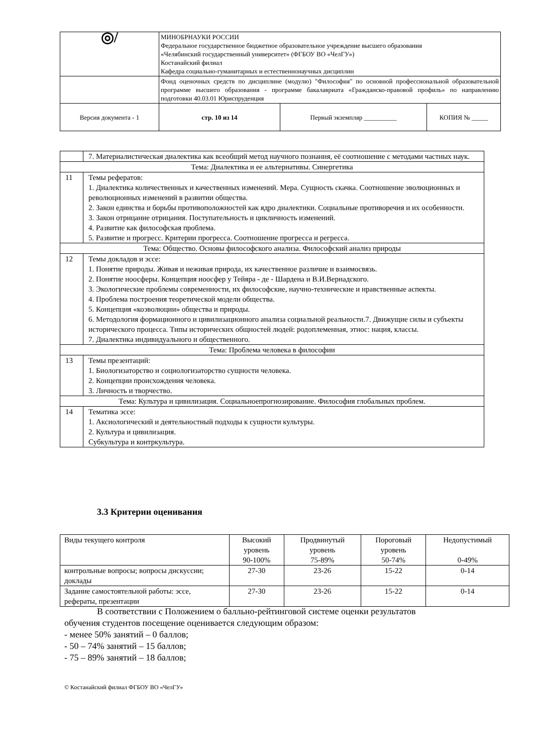| ◎/ | МИНОБРНАУКИ РОССИИ Федеральное государственное бюджетное образовательное учреждение высшего образования «Челябинский государственный университет» (ФГБОУ ВО «ЧелГУ») Костанайский филиал Кафедра социально-гуманитарных и естественнонаучных дисциплин | | |
| | Фонд оценочных средств по дисциплине (модулю) "Философия" по основной профессиональной образовательной программе высшего образования - программе бакалавриата «Гражданско-правовой профиль» по направлению подготовки 40.03.01 Юриспруденция | | |
| Версия документа - 1 | стр. 10 из 14 | Первый экземпляр __________ | КОПИЯ № _____ |
| | 7. Материалистическая диалектика как всеобщий метод научного познания, её соотношение с методами частных наук. |
| Тема: Диалектика и ее альтернативы. Синергетика | |
| 11 | Темы рефератов: 1. Диалектика количественных и качественных изменений. Мера. Сущность скачка. Соотношение эволюционных и революционных изменений в развитии общества. 2. Закон единства и борьбы противоположностей как ядро диалектики. Социальные противоречия и их особенности. 3. Закон отрицание отрицания. Поступательность и цикличность изменений. 4. Развитие как философская проблема. 5. Развитие и прогресс. Критерии прогресса. Соотношение прогресса и регресса. |
| Тема: Общество. Основы философского анализа. Философский анализ природы | |
| 12 | Темы докладов и эссе: 1. Понятие природы. Живая и неживая природа, их качественное различие и взаимосвязь. 2. Понятие ноосферы. Концепция ноосфер у Тейяра - де - Шардена и В.И.Вернадского. 3. Экологические проблемы современности, их философские, научно-технические и нравственные аспекты. 4. Проблема построения теоретической модели общества. 5. Концепция «коэволюции» общества и природы. 6. Методология формационного и цивилизационного анализа социальной реальности.7. Движущие силы и субъекты исторического процесса. Типы исторических общностей людей: родоплеменная, этнос: нация, классы. 7. Диалектика индивидуального и общественного. |
| Тема: Проблема человека в философии | |
| 13 | Темы презентаций: 1. Биологизаторство и социологизаторство сущности человека. 2. Концепции происхождения человека. 3. Личность и творчество. |
| Тема: Культура и цивилизация. Социальноепрогнозирование. Философия глобальных проблем. | |
| 14 | Тематика эссе: 1. Аксиологический и деятельностный подходы к сущности культуры. 2. Культура и цивилизация. Субкультура и контркультура. |
3.3 Критерии оценивания
| Виды текущего контроля | Высокий уровень 90-100% | Продвинутый уровень 75-89% | Пороговый уровень 50-74% | Недопустимый 0-49% |
| --- | --- | --- | --- | --- |
| контрольные вопросы; вопросы дискуссии; доклады | 27-30 | 23-26 | 15-22 | 0-14 |
| Задание самостоятельной работы: эссе, рефераты, презентации | 27-30 | 23-26 | 15-22 | 0-14 |
В соответствии с Положением о балльно-рейтинговой системе оценки результатов
обучения студентов посещение оценивается следующим образом:
- менее 50% занятий – 0 баллов;
- 50 – 74% занятий – 15 баллов;
- 75 – 89% занятий – 18 баллов;
© Костанайский филиал ФГБОУ ВО «ЧелГУ»